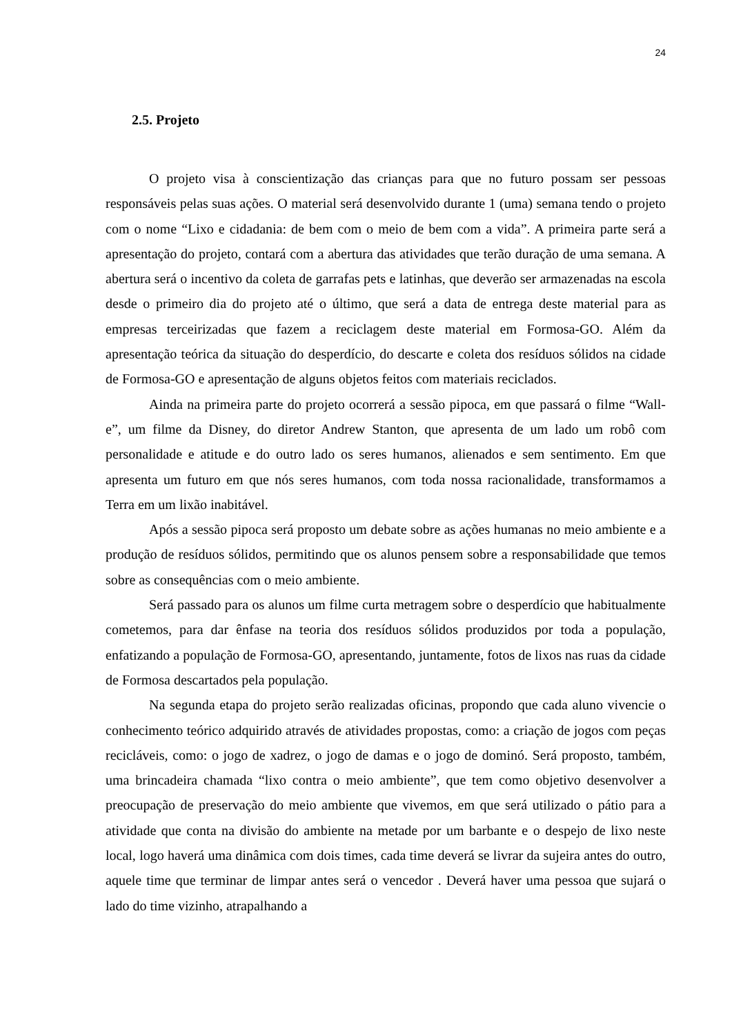24
2.5. Projeto
O projeto visa à conscientização das crianças para que no futuro possam ser pessoas responsáveis pelas suas ações. O material será desenvolvido durante 1 (uma) semana tendo o projeto com o nome “Lixo e cidadania: de bem com o meio de bem com a vida”. A primeira parte será a apresentação do projeto, contará com a abertura das atividades que terão duração de uma semana. A abertura será o incentivo da coleta de garrafas pets e latinhas, que deverão ser armazenadas na escola desde o primeiro dia do projeto até o último, que será a data de entrega deste material para as empresas terceirizadas que fazem a reciclagem deste material em Formosa-GO. Além da apresentação teórica da situação do desperdício, do descarte e coleta dos resíduos sólidos na cidade de Formosa-GO e apresentação de alguns objetos feitos com materiais reciclados.
Ainda na primeira parte do projeto ocorrerá a sessão pipoca, em que passará o filme “Wall-e”, um filme da Disney, do diretor Andrew Stanton, que apresenta de um lado um robô com personalidade e atitude e do outro lado os seres humanos, alienados e sem sentimento. Em que apresenta um futuro em que nós seres humanos, com toda nossa racionalidade, transformamos a Terra em um lixão inabitável.
Após a sessão pipoca será proposto um debate sobre as ações humanas no meio ambiente e a produção de resíduos sólidos, permitindo que os alunos pensem sobre a responsabilidade que temos sobre as consequências com o meio ambiente.
Será passado para os alunos um filme curta metragem sobre o desperdício que habitualmente cometemos, para dar ênfase na teoria dos resíduos sólidos produzidos por toda a população, enfatizando a população de Formosa-GO, apresentando, juntamente, fotos de lixos nas ruas da cidade de Formosa descartados pela população.
Na segunda etapa do projeto serão realizadas oficinas, propondo que cada aluno vivencie o conhecimento teórico adquirido através de atividades propostas, como: a criação de jogos com peças recicláveis, como: o jogo de xadrez, o jogo de damas e o jogo de dominó. Será proposto, também, uma brincadeira chamada “lixo contra o meio ambiente”, que tem como objetivo desenvolver a preocupação de preservação do meio ambiente que vivemos, em que será utilizado o pátio para a atividade que conta na divisão do ambiente na metade por um barbante e o despejo de lixo neste local, logo haverá uma dinâmica com dois times, cada time deverá se livrar da sujeira antes do outro, aquele time que terminar de limpar antes será o vencedor . Deverá haver uma pessoa que sujará o lado do time vizinho, atrapalhando a